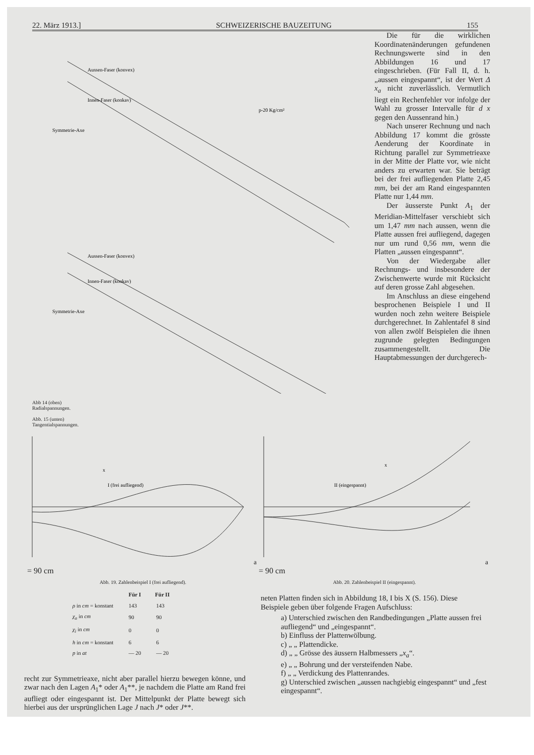22. März 1913.] SCHWEIZERISCHE BAUZEITUNG 155
Aussen-Faser (konvex)
Innen-Faser (konkav)
Symmetrie-Axe
p-20 Kg/cm²
Aussen-Faser (konvex)
Innen-Faser (konkav)
Symmetrie-Axe
Abb 14 (oben)
Radialspannungen.
Abb. 15 (unten)
Tangentialspannungen.
Die für die wirklichen Koordinatenänderungen gefundenen Rechnungswerte sind in den Abbildungen 16 und 17 eingeschrieben. (Für Fall II, d. h. „aussen eingespannt“, ist der Wert Δ x<sub>a</sub> nicht zuverlässlich. Vermutlich liegt ein Rechenfehler vor infolge der Wahl zu grosser Intervalle für d x gegen den Aussenrand hin.)
Nach unserer Rechnung und nach Abbildung 17 kommt die grösste Aenderung der Koordinate in Richtung parallel zur Symmetrieaxe in der Mitte der Platte vor, wie nicht anders zu erwarten war. Sie beträgt bei der frei aufliegenden Platte 2,45 mm, bei der am Rand eingespannten Platte nur 1,44 mm.
Der äusserste Punkt A<sub>1</sub> der Meridian-Mittelfaser verschiebt sich um 1,47 mm nach aussen, wenn die Platte aussen frei aufliegend, dagegen nur um rund 0,56 mm, wenn die Platten „aussen eingespannt“.
Von der Wiedergabe aller Rechnungs- und insbesondere der Zwischenwerte wurde mit Rücksicht auf deren grosse Zahl abgesehen.
Im Anschluss an diese eingehend besprochenen Beispiele I und II wurden noch zehn weitere Beispiele durchgerechnet. In Zahlentafel 8 sind von allen zwölf Beispielen die ihnen zugrunde gelegten Bedingungen zusammengestellt. Die Hauptabmessungen der durchgerech-
I (frei aufliegend)
xa = 90 cm
Abb. 19. Zahlenbeispiel I (frei aufliegend).
II (eingespannt)
xa = 90 cm
Abb. 20. Zahlenbeispiel II (eingespannt).
| | Für I | Für II |
| --- | --- | --- |
| ρ in cm = konstant | 143 | 143 |
| χ<sub>a</sub> in cm | 90 | 90 |
| χ<sub>i</sub> in cm | 0 | 0 |
| h in cm = konstant | 6 | 6 |
| p in at | — 20 | — 20 |
recht zur Symmetrieaxe, nicht aber parallel hierzu bewegen könne, und zwar nach den Lagen A<sub>1</sub>* oder A<sub>1</sub>**, je nachdem die Platte am Rand frei aufliegt oder eingespannt ist. Der Mittelpunkt der Platte bewegt sich hierbei aus der ursprünglichen Lage J nach J* oder J**.
neten Platten finden sich in Abbildung 18, I bis X (S. 156). Diese Beispiele geben über folgende Fragen Aufschluss:
a) Unterschied zwischen den Randbedingungen „Platte aussen frei aufliegend“ und „eingespannt“.
b) Einfluss der Plattenwölbung.
c) „ „ Plattendicke.
d) „ „ Grösse des äussern Halbmessers „x<sub>a</sub>“.
e) „ „ Bohrung und der versteifenden Nabe.
f) „ „ Verdickung des Plattenrandes.
g) Unterschied zwischen „aussen nachgiebig eingespannt“ und „fest eingespannt“.